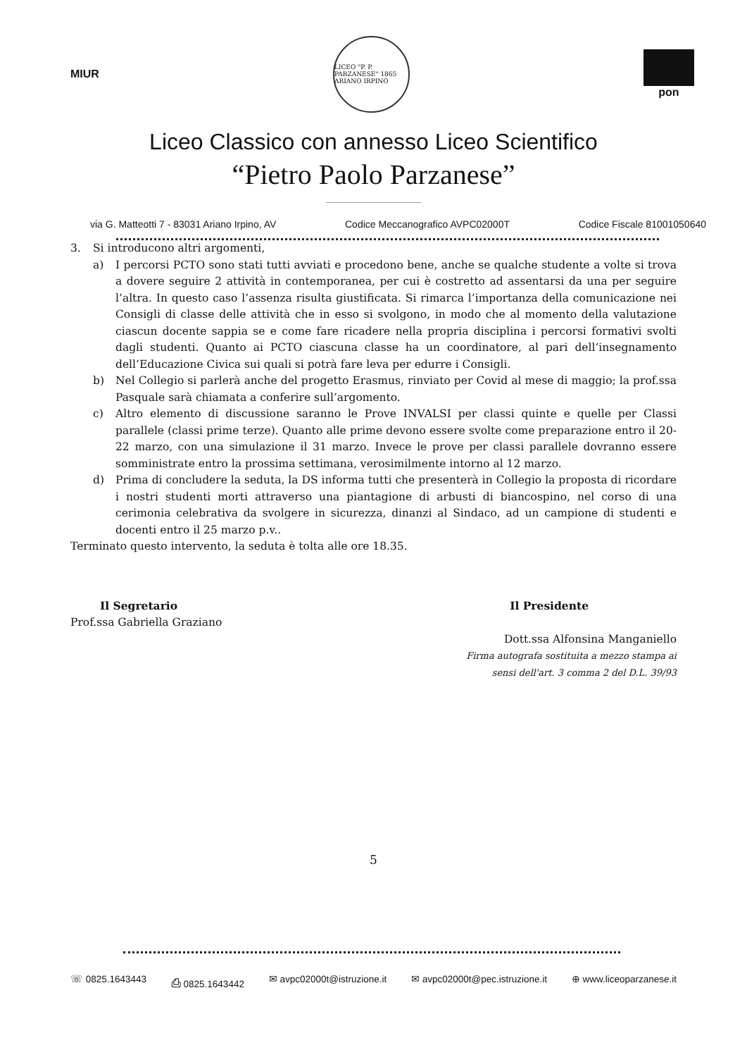MIUR
LICEO "P. P. PARZANESE" 1865 ARIANO IRPINO
pon
Liceo Classico con annesso Liceo Scientifico
“Pietro Paolo Parzanese”
via G. Matteotti 7 - 83031 Ariano Irpino, AV Codice Meccanografico AVPC02000T Codice Fiscale 81001050640
3. Si introducono altri argomenti,
a) I percorsi PCTO sono stati tutti avviati e procedono bene, anche se qualche studente a volte si trova a dovere seguire 2 attività in contemporanea, per cui è costretto ad assentarsi da una per seguire l’altra. In questo caso l’assenza risulta giustificata. Si rimarca l’importanza della comunicazione nei Consigli di classe delle attività che in esso si svolgono, in modo che al momento della valutazione ciascun docente sappia se e come fare ricadere nella propria disciplina i percorsi formativi svolti dagli studenti. Quanto ai PCTO ciascuna classe ha un coordinatore, al pari dell’insegnamento dell’Educazione Civica sui quali si potrà fare leva per edurre i Consigli.
b) Nel Collegio si parlerà anche del progetto Erasmus, rinviato per Covid al mese di maggio; la prof.ssa Pasquale sarà chiamata a conferire sull’argomento.
c) Altro elemento di discussione saranno le Prove INVALSI per classi quinte e quelle per Classi parallele (classi prime terze). Quanto alle prime devono essere svolte come preparazione entro il 20-22 marzo, con una simulazione il 31 marzo. Invece le prove per classi parallele dovranno essere somministrate entro la prossima settimana, verosimilmente intorno al 12 marzo.
d) Prima di concludere la seduta, la DS informa tutti che presenterà in Collegio la proposta di ricordare i nostri studenti morti attraverso una piantagione di arbusti di biancospino, nel corso di una cerimonia celebrativa da svolgere in sicurezza, dinanzi al Sindaco, ad un campione di studenti e docenti entro il 25 marzo p.v..
Terminato questo intervento, la seduta è tolta alle ore 18.35.
Il Segretario
Prof.ssa Gabriella Graziano
Il Presidente
Dott.ssa Alfonsina Manganiello
Firma autografa sostituita a mezzo stampa ai
sensi dell'art. 3 comma 2 del D.L. 39/93
5
☏ 0825.1643443 ⎙ 0825.1643442 ✉ avpc02000t@istruzione.it ✉ avpc02000t@pec.istruzione.it ⊕ www.liceoparzanese.it